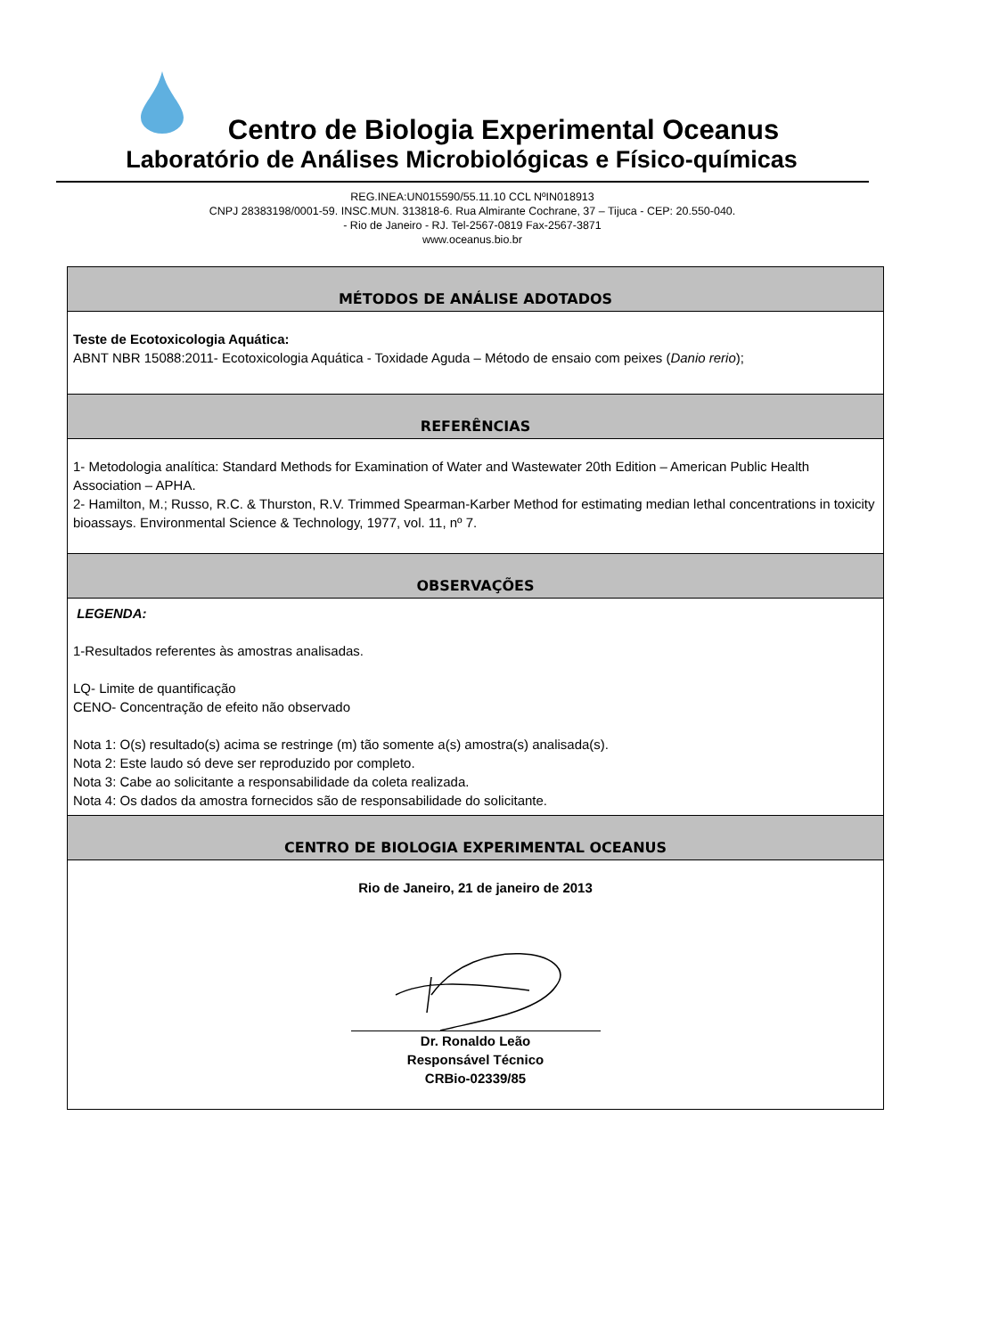Centro de Biologia Experimental Oceanus
Laboratório de Análises Microbiológicas e Físico-químicas
REG.INEA:UN015590/55.11.10 CCL NºIN018913
CNPJ 28383198/0001-59. INSC.MUN. 313818-6. Rua Almirante Cochrane, 37 – Tijuca - CEP: 20.550-040.
- Rio de Janeiro - RJ. Tel-2567-0819 Fax-2567-3871
www.oceanus.bio.br
| MÉTODOS DE ANÁLISE ADOTADOS |
| --- |
| Teste de Ecotoxicologia Aquática: ABNT NBR 15088:2011- Ecotoxicologia Aquática - Toxidade Aguda – Método de ensaio com peixes ( Danio rerio ); |
| REFERÊNCIAS |
| 1- Metodologia analítica: Standard Methods for Examination of Water and Wastewater 20th Edition – American Public Health Association – APHA. 2- Hamilton, M.; Russo, R.C. & Thurston, R.V. Trimmed Spearman-Karber Method for estimating median lethal concentrations in toxicity bioassays. Environmental Science & Technology, 1977, vol. 11, nº 7. |
| OBSERVAÇÕES |
| LEGENDA: 1-Resultados referentes às amostras analisadas. LQ- Limite de quantificação CENO- Concentração de efeito não observado Nota 1: O(s) resultado(s) acima se restringe (m) tão somente a(s) amostra(s) analisada(s). Nota 2: Este laudo só deve ser reproduzido por completo. Nota 3: Cabe ao solicitante a responsabilidade da coleta realizada. Nota 4: Os dados da amostra fornecidos são de responsabilidade do solicitante. |
| CENTRO DE BIOLOGIA EXPERIMENTAL OCEANUS |
| Rio de Janeiro, 21 de janeiro de 2013 Dr. Ronaldo Leão Responsável Técnico CRBio-02339/85 |